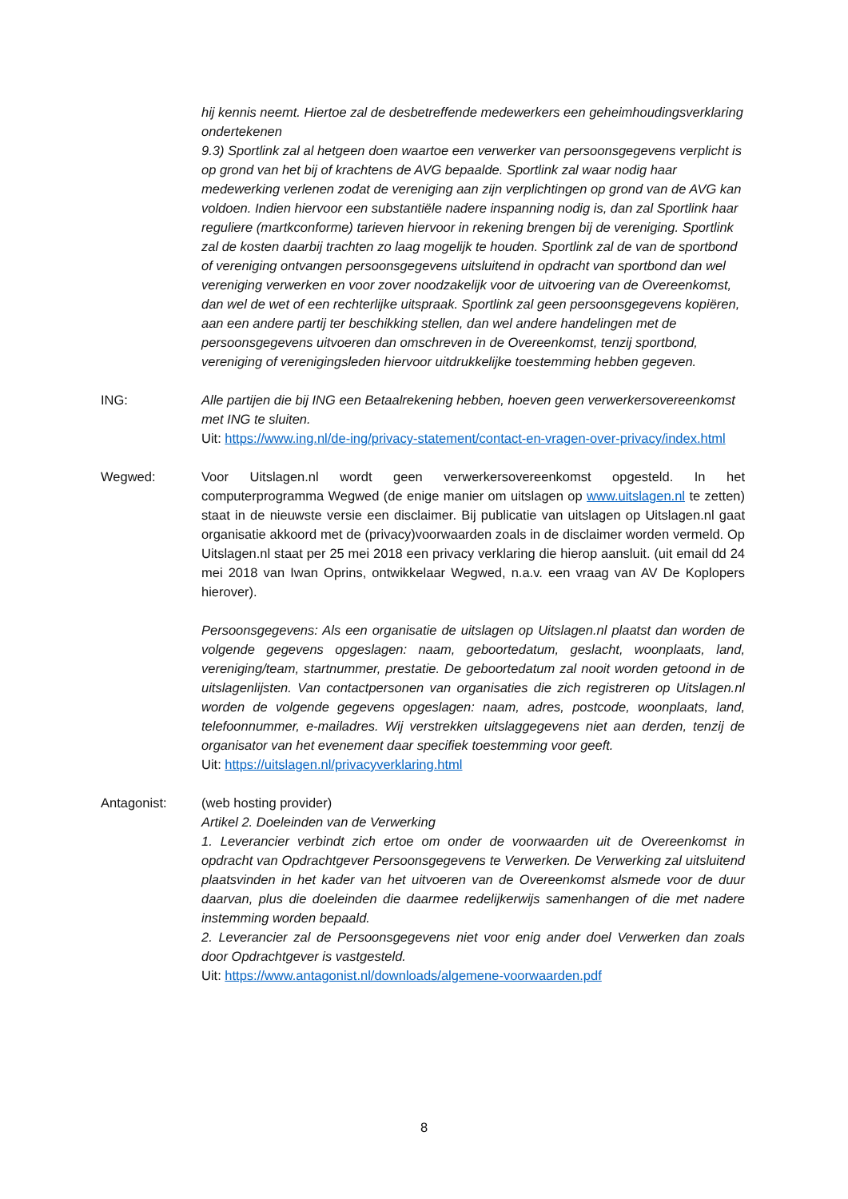hij kennis neemt. Hiertoe zal de desbetreffende medewerkers een geheimhoudingsverklaring ondertekenen
9.3) Sportlink zal al hetgeen doen waartoe een verwerker van persoonsgegevens verplicht is op grond van het bij of krachtens de AVG bepaalde. Sportlink zal waar nodig haar medewerking verlenen zodat de vereniging aan zijn verplichtingen op grond van de AVG kan voldoen. Indien hiervoor een substantiële nadere inspanning nodig is, dan zal Sportlink haar reguliere (martkconforme) tarieven hiervoor in rekening brengen bij de vereniging. Sportlink zal de kosten daarbij trachten zo laag mogelijk te houden. Sportlink zal de van de sportbond of vereniging ontvangen persoonsgegevens uitsluitend in opdracht van sportbond dan wel vereniging verwerken en voor zover noodzakelijk voor de uitvoering van de Overeenkomst, dan wel de wet of een rechterlijke uitspraak. Sportlink zal geen persoonsgegevens kopiëren, aan een andere partij ter beschikking stellen, dan wel andere handelingen met de persoonsgegevens uitvoeren dan omschreven in de Overeenkomst, tenzij sportbond, vereniging of verenigingsleden hiervoor uitdrukkelijke toestemming hebben gegeven.
ING: Alle partijen die bij ING een Betaalrekening hebben, hoeven geen verwerkersovereenkomst met ING te sluiten.
Uit: https://www.ing.nl/de-ing/privacy-statement/contact-en-vragen-over-privacy/index.html
Wegwed: Voor Uitslagen.nl wordt geen verwerkersovereenkomst opgesteld. In het computerprogramma Wegwed (de enige manier om uitslagen op www.uitslagen.nl te zetten) staat in de nieuwste versie een disclaimer. Bij publicatie van uitslagen op Uitslagen.nl gaat organisatie akkoord met de (privacy)voorwaarden zoals in de disclaimer worden vermeld. Op Uitslagen.nl staat per 25 mei 2018 een privacy verklaring die hierop aansluit. (uit email dd 24 mei 2018 van Iwan Oprins, ontwikkelaar Wegwed, n.a.v. een vraag van AV De Koplopers hierover).
Persoonsgegevens: Als een organisatie de uitslagen op Uitslagen.nl plaatst dan worden de volgende gegevens opgeslagen: naam, geboortedatum, geslacht, woonplaats, land, vereniging/team, startnummer, prestatie. De geboortedatum zal nooit worden getoond in de uitslagenlijsten. Van contactpersonen van organisaties die zich registreren op Uitslagen.nl worden de volgende gegevens opgeslagen: naam, adres, postcode, woonplaats, land, telefoonnummer, e-mailadres. Wij verstrekken uitslaggegevens niet aan derden, tenzij de organisator van het evenement daar specifiek toestemming voor geeft.
Uit: https://uitslagen.nl/privacyverklaring.html
Antagonist: (web hosting provider)
Artikel 2. Doeleinden van de Verwerking
1. Leverancier verbindt zich ertoe om onder de voorwaarden uit de Overeenkomst in opdracht van Opdrachtgever Persoonsgegevens te Verwerken. De Verwerking zal uitsluitend plaatsvinden in het kader van het uitvoeren van de Overeenkomst alsmede voor de duur daarvan, plus die doeleinden die daarmee redelijkerwijs samenhangen of die met nadere instemming worden bepaald.
2. Leverancier zal de Persoonsgegevens niet voor enig ander doel Verwerken dan zoals door Opdrachtgever is vastgesteld.
Uit: https://www.antagonist.nl/downloads/algemene-voorwaarden.pdf
8